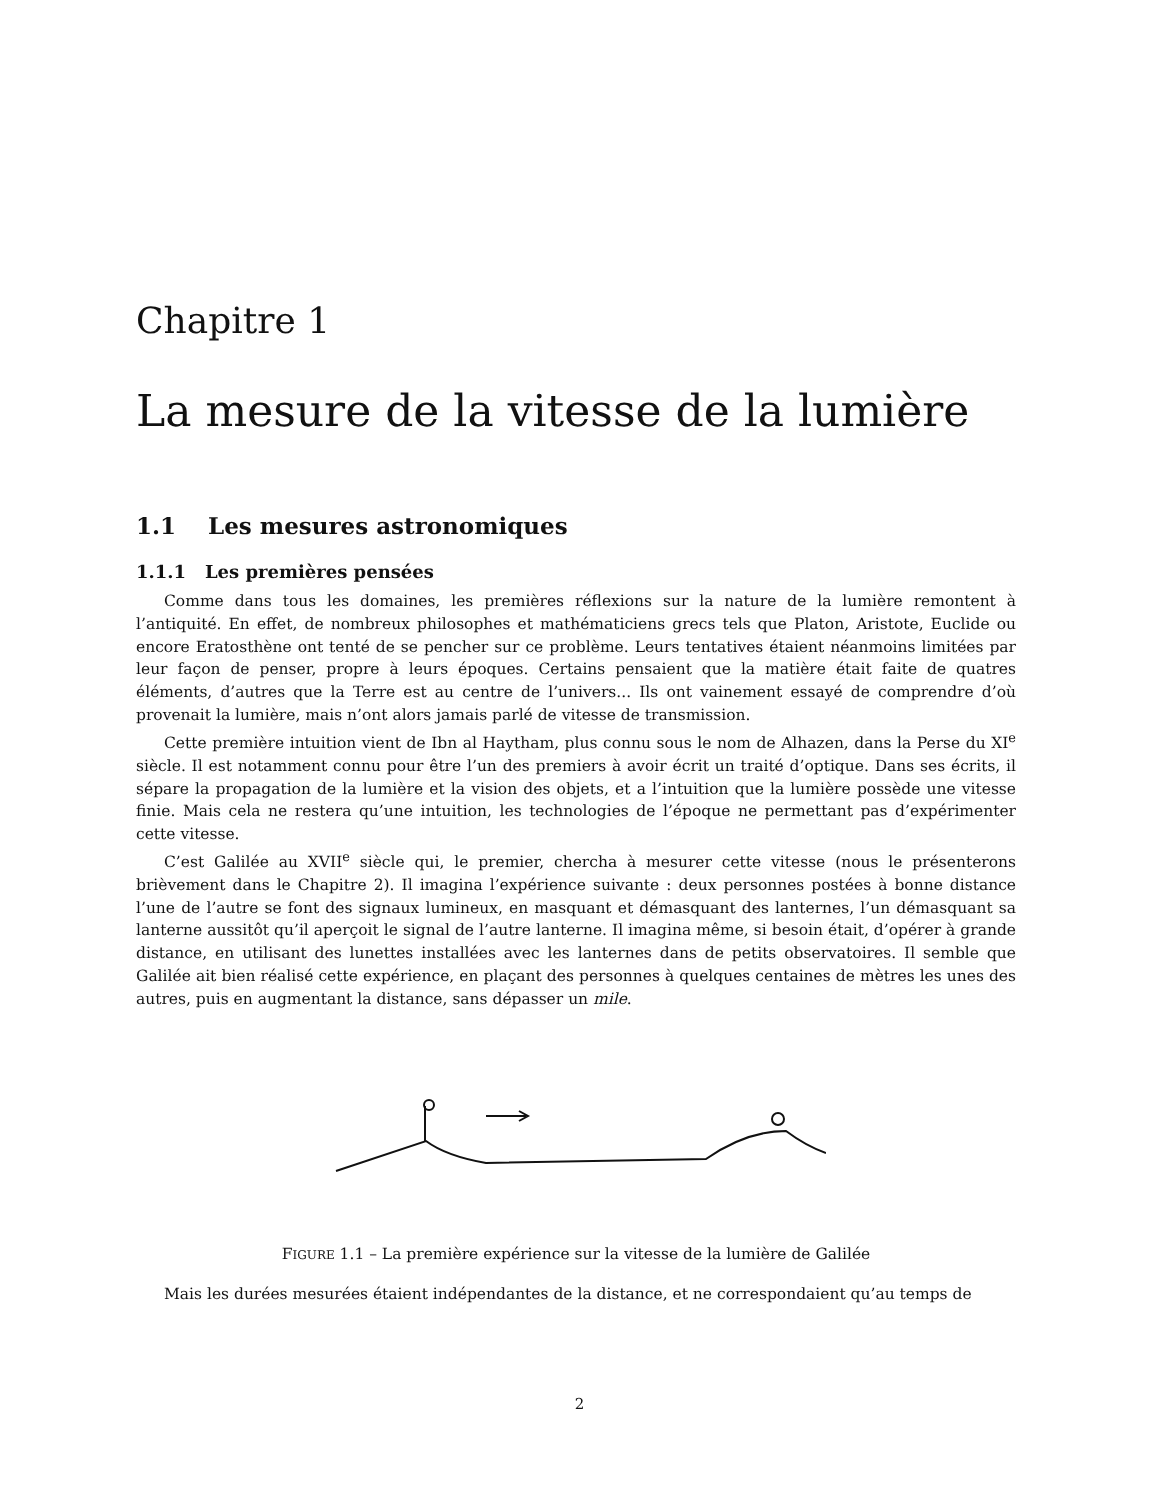Chapitre 1
La mesure de la vitesse de la lumière
1.1 Les mesures astronomiques
1.1.1 Les premières pensées
Comme dans tous les domaines, les premières réflexions sur la nature de la lumière remontent à l’antiquité. En effet, de nombreux philosophes et mathématiciens grecs tels que Platon, Aristote, Euclide ou encore Eratosthène ont tenté de se pencher sur ce problème. Leurs tentatives étaient néanmoins limitées par leur façon de penser, propre à leurs époques. Certains pensaient que la matière était faite de quatres éléments, d’autres que la Terre est au centre de l’univers... Ils ont vainement essayé de comprendre d’où provenait la lumière, mais n’ont alors jamais parlé de vitesse de transmission.
Cette première intuition vient de Ibn al Haytham, plus connu sous le nom de Alhazen, dans la Perse du XI<sup>e</sup> siècle. Il est notamment connu pour être l’un des premiers à avoir écrit un traité d’optique. Dans ses écrits, il sépare la propagation de la lumière et la vision des objets, et a l’intuition que la lumière possède une vitesse finie. Mais cela ne restera qu’une intuition, les technologies de l’époque ne permettant pas d’expérimenter cette vitesse.
C’est Galilée au XVII<sup>e</sup> siècle qui, le premier, chercha à mesurer cette vitesse (nous le présenterons brièvement dans le Chapitre 2). Il imagina l’expérience suivante : deux personnes postées à bonne distance l’une de l’autre se font des signaux lumineux, en masquant et démasquant des lanternes, l’un démasquant sa lanterne aussitôt qu’il aperçoit le signal de l’autre lanterne. Il imagina même, si besoin était, d’opérer à grande distance, en utilisant des lunettes installées avec les lanternes dans de petits observatoires. Il semble que Galilée ait bien réalisé cette expérience, en plaçant des personnes à quelques centaines de mètres les unes des autres, puis en augmentant la distance, sans dépasser un mile.
FIGURE 1.1 – La première expérience sur la vitesse de la lumière de Galilée
Mais les durées mesurées étaient indépendantes de la distance, et ne correspondaient qu’au temps de
2